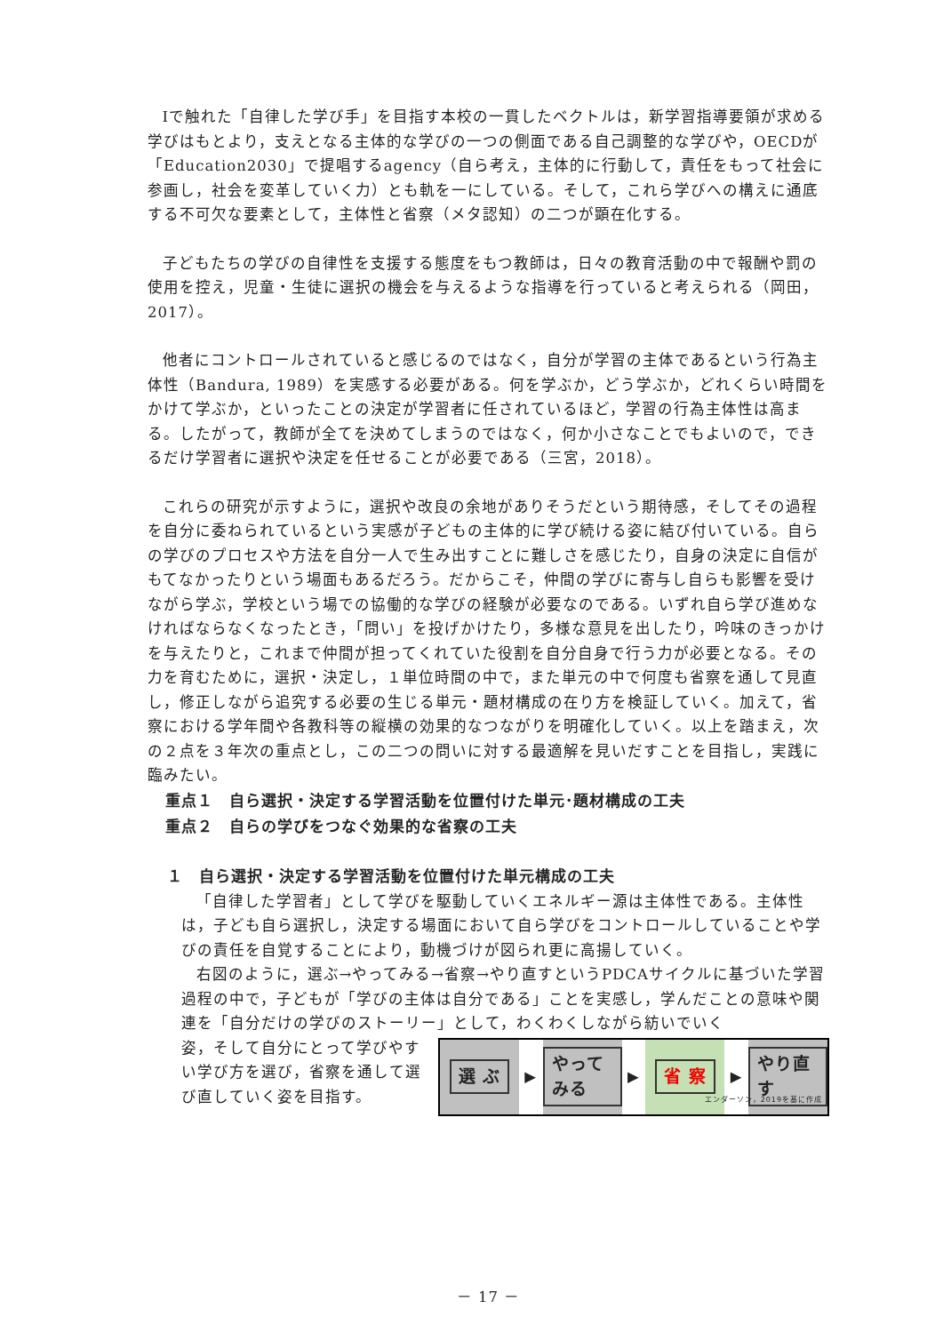Ⅰで触れた「自律した学び手」を目指す本校の一貫したベクトルは，新学習指導要領が求める学びはもとより，支えとなる主体的な学びの一つの側面である自己調整的な学びや，OECDが「Education2030」で提唱するagency（自ら考え，主体的に行動して，責任をもって社会に参画し，社会を変革していく力）とも軌を一にしている。そして，これら学びへの構えに通底する不可欠な要素として，主体性と省察（メタ認知）の二つが顕在化する。
子どもたちの学びの自律性を支援する態度をもつ教師は，日々の教育活動の中で報酬や罰の使用を控え，児童・生徒に選択の機会を与えるような指導を行っていると考えられる（岡田，2017）。
他者にコントロールされていると感じるのではなく，自分が学習の主体であるという行為主体性（Bandura, 1989）を実感する必要がある。何を学ぶか，どう学ぶか，どれくらい時間をかけて学ぶか，といったことの決定が学習者に任されているほど，学習の行為主体性は高まる。したがって，教師が全てを決めてしまうのではなく，何か小さなことでもよいので，できるだけ学習者に選択や決定を任せることが必要である（三宮，2018）。
これらの研究が示すように，選択や改良の余地がありそうだという期待感，そしてその過程を自分に委ねられているという実感が子どもの主体的に学び続ける姿に結び付いている。自らの学びのプロセスや方法を自分一人で生み出すことに難しさを感じたり，自身の決定に自信がもてなかったりという場面もあるだろう。だからこそ，仲間の学びに寄与し自らも影響を受けながら学ぶ，学校という場での協働的な学びの経験が必要なのである。いずれ自ら学び進めなければならなくなったとき，「問い」を投げかけたり，多様な意見を出したり，吟味のきっかけを与えたりと，これまで仲間が担ってくれていた役割を自分自身で行う力が必要となる。その力を育むために，選択・決定し，１単位時間の中で，また単元の中で何度も省察を通して見直し，修正しながら追究する必要の生じる単元・題材構成の在り方を検証していく。加えて，省察における学年間や各教科等の縦横の効果的なつながりを明確化していく。以上を踏まえ，次の２点を３年次の重点とし，この二つの問いに対する最適解を見いだすことを目指し，実践に臨みたい。
重点１　自ら選択・決定する学習活動を位置付けた単元･題材構成の工夫
重点２　自らの学びをつなぐ効果的な省察の工夫
１　自ら選択・決定する学習活動を位置付けた単元構成の工夫
「自律した学習者」として学びを駆動していくエネルギー源は主体性である。主体性は，子ども自ら選択し，決定する場面において自ら学びをコントロールしていることや学びの責任を自覚することにより，動機づけが図られ更に高揚していく。
右図のように，選ぶ→やってみる→省察→やり直すというPDCAサイクルに基づいた学習過程の中で，子どもが「学びの主体は自分である」ことを実感し，学んだことの意味や関連を「自分だけの学びのストーリー」として，わくわくしながら紡いでいく
姿，そして自分にとって学びやすい学び方を選び，省察を通して選び直していく姿を目指す。
選 ぶ
▶
やってみる
▶
省 察
▶
やり直す
エンダーソン，2019を基に作成
－ 17 －